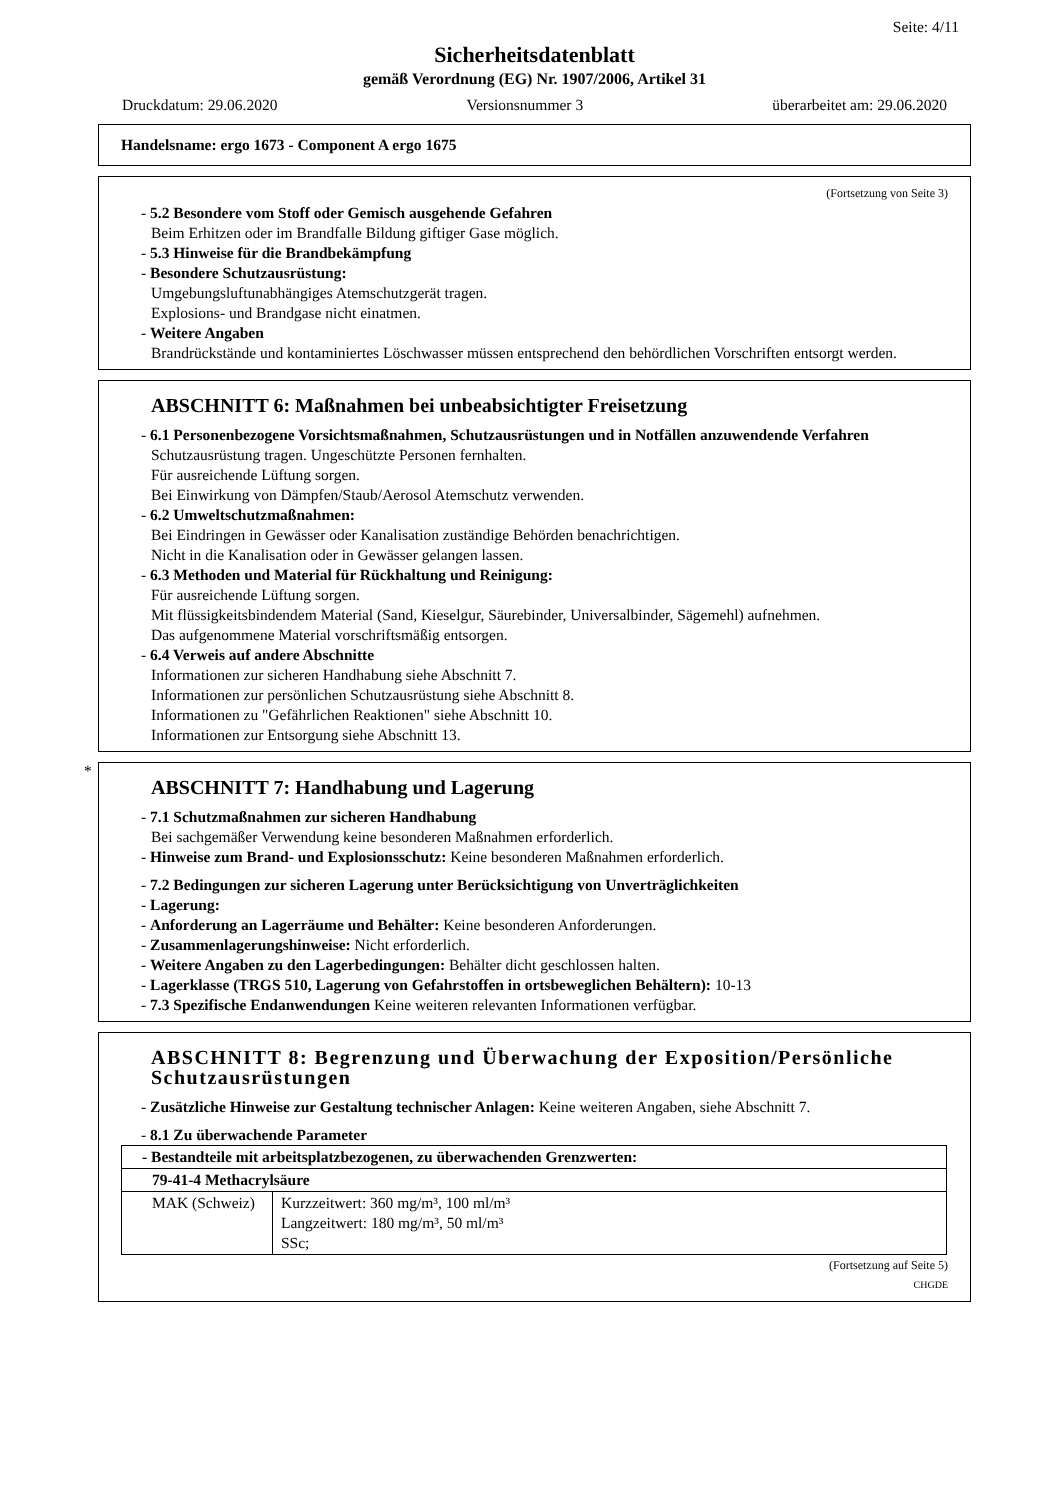Seite: 4/11
Sicherheitsdatenblatt
gemäß Verordnung (EG) Nr. 1907/2006, Artikel 31
Druckdatum: 29.06.2020 Versionsnummer 3 überarbeitet am: 29.06.2020
Handelsname: ergo 1673 - Component A ergo 1675
(Fortsetzung von Seite 3)
- 5.2 Besondere vom Stoff oder Gemisch ausgehende Gefahren
Beim Erhitzen oder im Brandfalle Bildung giftiger Gase möglich.
- 5.3 Hinweise für die Brandbekämpfung
- Besondere Schutzausrüstung:
Umgebungsluftunabhängiges Atemschutzgerät tragen.
Explosions- und Brandgase nicht einatmen.
- Weitere Angaben
Brandrückstände und kontaminiertes Löschwasser müssen entsprechend den behördlichen Vorschriften entsorgt werden.
ABSCHNITT 6: Maßnahmen bei unbeabsichtigter Freisetzung
- 6.1 Personenbezogene Vorsichtsmaßnahmen, Schutzausrüstungen und in Notfällen anzuwendende Verfahren
Schutzausrüstung tragen. Ungeschützte Personen fernhalten.
Für ausreichende Lüftung sorgen.
Bei Einwirkung von Dämpfen/Staub/Aerosol Atemschutz verwenden.
- 6.2 Umweltschutzmaßnahmen:
Bei Eindringen in Gewässer oder Kanalisation zuständige Behörden benachrichtigen.
Nicht in die Kanalisation oder in Gewässer gelangen lassen.
- 6.3 Methoden und Material für Rückhaltung und Reinigung:
Für ausreichende Lüftung sorgen.
Mit flüssigkeitsbindendem Material (Sand, Kieselgur, Säurebinder, Universalbinder, Sägemehl) aufnehmen.
Das aufgenommene Material vorschriftsmäßig entsorgen.
- 6.4 Verweis auf andere Abschnitte
Informationen zur sicheren Handhabung siehe Abschnitt 7.
Informationen zur persönlichen Schutzausrüstung siehe Abschnitt 8.
Informationen zu "Gefährlichen Reaktionen" siehe Abschnitt 10.
Informationen zur Entsorgung siehe Abschnitt 13.
*
ABSCHNITT 7: Handhabung und Lagerung
- 7.1 Schutzmaßnahmen zur sicheren Handhabung
Bei sachgemäßer Verwendung keine besonderen Maßnahmen erforderlich.
- Hinweise zum Brand- und Explosionsschutz: Keine besonderen Maßnahmen erforderlich.
- 7.2 Bedingungen zur sicheren Lagerung unter Berücksichtigung von Unverträglichkeiten
- Lagerung:
- Anforderung an Lagerräume und Behälter: Keine besonderen Anforderungen.
- Zusammenlagerungshinweise: Nicht erforderlich.
- Weitere Angaben zu den Lagerbedingungen: Behälter dicht geschlossen halten.
- Lagerklasse (TRGS 510, Lagerung von Gefahrstoffen in ortsbeweglichen Behältern): 10-13
- 7.3 Spezifische Endanwendungen Keine weiteren relevanten Informationen verfügbar.
ABSCHNITT 8: Begrenzung und Überwachung der Exposition/Persönliche Schutzausrüstungen
- Zusätzliche Hinweise zur Gestaltung technischer Anlagen: Keine weiteren Angaben, siehe Abschnitt 7.
- 8.1 Zu überwachende Parameter
| - Bestandteile mit arbeitsplatzbezogenen, zu überwachenden Grenzwerten: | |
| 79-41-4 Methacrylsäure | |
| MAK (Schweiz) | Kurzzeitwert: 360 mg/m³, 100 ml/m³ Langzeitwert: 180 mg/m³, 50 ml/m³ SSc; |
(Fortsetzung auf Seite 5)
CHGDE